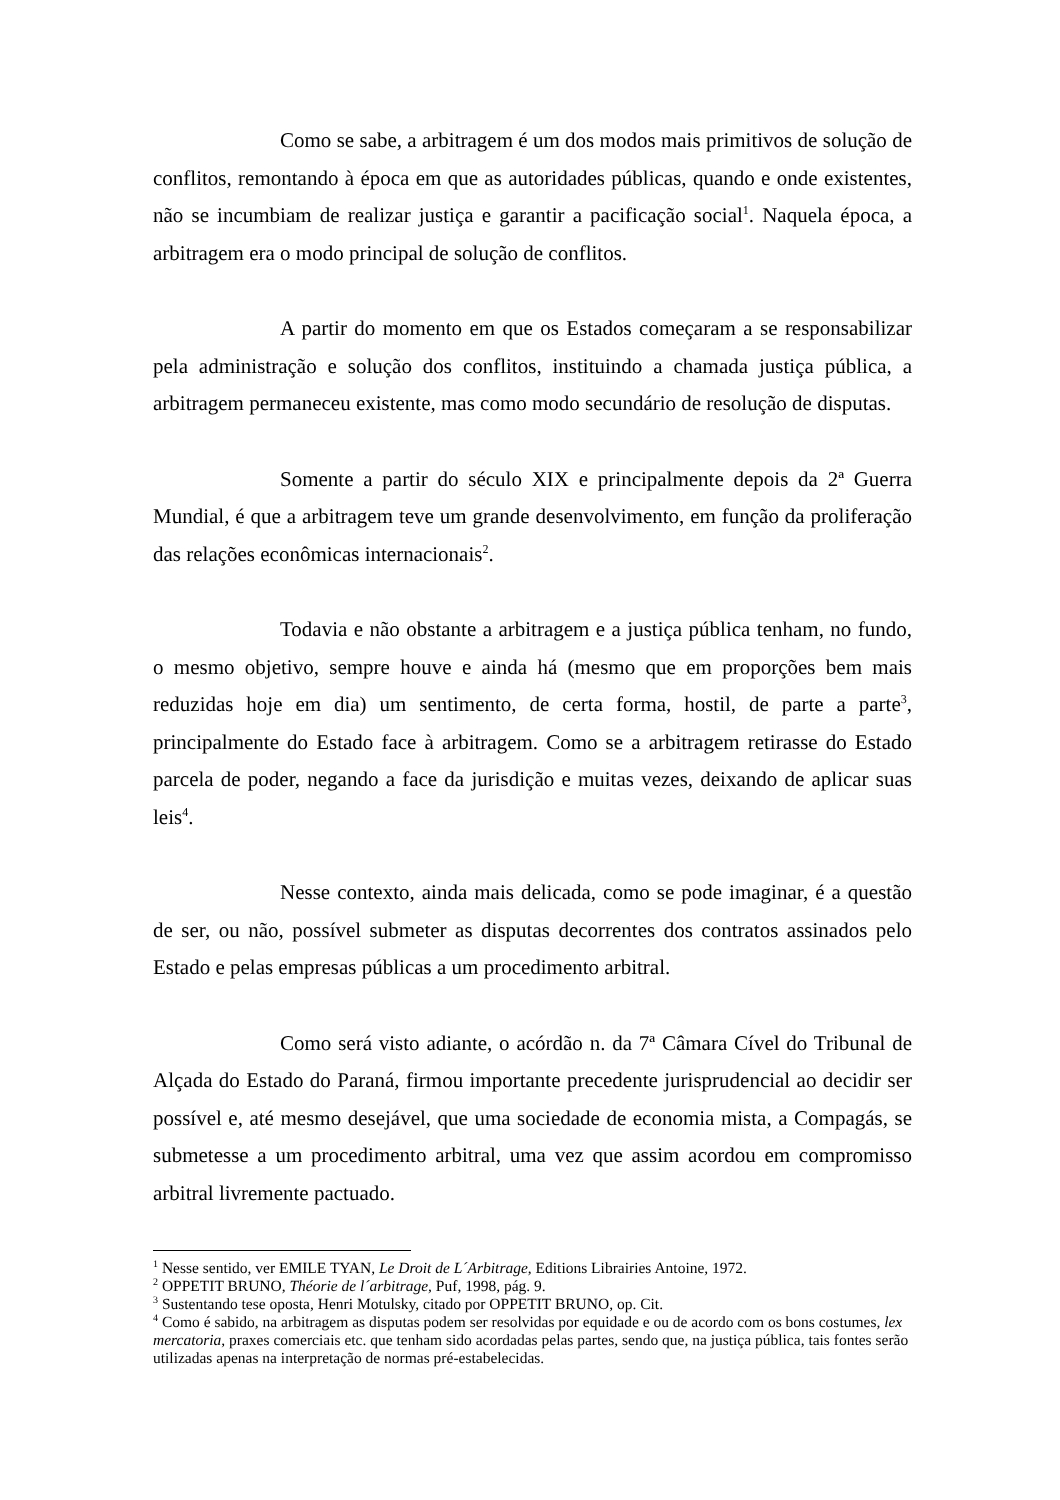Como se sabe, a arbitragem é um dos modos mais primitivos de solução de conflitos, remontando à época em que as autoridades públicas, quando e onde existentes, não se incumbiam de realizar justiça e garantir a pacificação social<sup>1</sup>. Naquela época, a arbitragem era o modo principal de solução de conflitos.
A partir do momento em que os Estados começaram a se responsabilizar pela administração e solução dos conflitos, instituindo a chamada justiça pública, a arbitragem permaneceu existente, mas como modo secundário de resolução de disputas.
Somente a partir do século XIX e principalmente depois da 2ª Guerra Mundial, é que a arbitragem teve um grande desenvolvimento, em função da proliferação das relações econômicas internacionais<sup>2</sup>.
Todavia e não obstante a arbitragem e a justiça pública tenham, no fundo, o mesmo objetivo, sempre houve e ainda há (mesmo que em proporções bem mais reduzidas hoje em dia) um sentimento, de certa forma, hostil, de parte a parte<sup>3</sup>, principalmente do Estado face à arbitragem. Como se a arbitragem retirasse do Estado parcela de poder, negando a face da jurisdição e muitas vezes, deixando de aplicar suas leis<sup>4</sup>.
Nesse contexto, ainda mais delicada, como se pode imaginar, é a questão de ser, ou não, possível submeter as disputas decorrentes dos contratos assinados pelo Estado e pelas empresas públicas a um procedimento arbitral.
Como será visto adiante, o acórdão n. da 7ª Câmara Cível do Tribunal de Alçada do Estado do Paraná, firmou importante precedente jurisprudencial ao decidir ser possível e, até mesmo desejável, que uma sociedade de economia mista, a Compagás, se submetesse a um procedimento arbitral, uma vez que assim acordou em compromisso arbitral livremente pactuado.
<sup>1</sup> Nesse sentido, ver EMILE TYAN, Le Droit de L´Arbitrage, Editions Librairies Antoine, 1972.
<sup>2</sup> OPPETIT BRUNO, Théorie de l´arbitrage, Puf, 1998, pág. 9.
<sup>3</sup> Sustentando tese oposta, Henri Motulsky, citado por OPPETIT BRUNO, op. Cit.
<sup>4</sup> Como é sabido, na arbitragem as disputas podem ser resolvidas por equidade e ou de acordo com os bons costumes, lex mercatoria, praxes comerciais etc. que tenham sido acordadas pelas partes, sendo que, na justiça pública, tais fontes serão utilizadas apenas na interpretação de normas pré-estabelecidas.